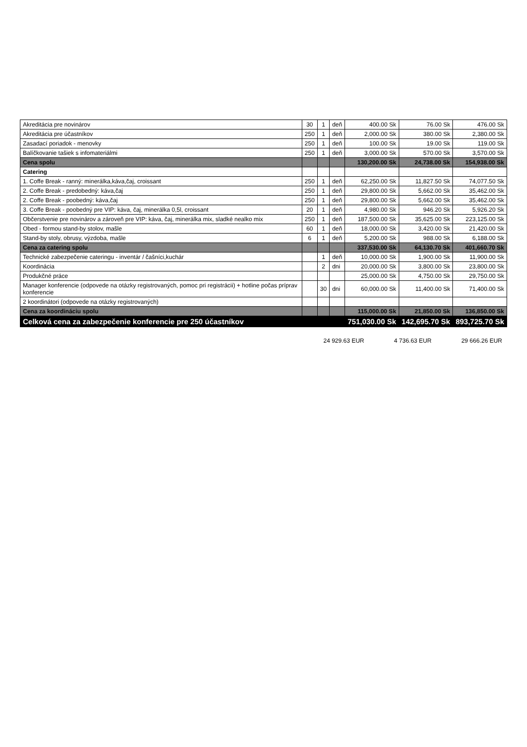| Akreditácia pre novinárov | 30 | 1 | deň | 400.00 Sk | 76.00 Sk | 476.00 Sk |
| Akreditácia pre účastníkov | 250 | 1 | deň | 2,000.00 Sk | 380.00 Sk | 2,380.00 Sk |
| Zasadací poriadok - menovky | 250 | 1 | deň | 100.00 Sk | 19.00 Sk | 119.00 Sk |
| Balíčkovanie tašiek s infomateriálmi | 250 | 1 | deň | 3,000.00 Sk | 570.00 Sk | 3,570.00 Sk |
| Cena spolu | | | | 130,200.00 Sk | 24,738.00 Sk | 154,938.00 Sk |
| Catering | | | | | | |
| 1. Coffe Break - ranný: minerálka,káva,čaj, croissant | 250 | 1 | deň | 62,250.00 Sk | 11,827.50 Sk | 74,077.50 Sk |
| 2. Coffe Break - predobedný: káva,čaj | 250 | 1 | deň | 29,800.00 Sk | 5,662.00 Sk | 35,462.00 Sk |
| 2. Coffe Break - poobedný: káva,čaj | 250 | 1 | deň | 29,800.00 Sk | 5,662.00 Sk | 35,462.00 Sk |
| 3. Coffe Break - poobedný pre VIP: káva, čaj, minerálka 0,5l, croissant | 20 | 1 | deň | 4,980.00 Sk | 946.20 Sk | 5,926.20 Sk |
| Občerstvenie pre novinárov a zároveň pre VIP: káva, čaj, minerálka mix, sladké nealko mix | 250 | 1 | deň | 187,500.00 Sk | 35,625.00 Sk | 223,125.00 Sk |
| Obed - formou stand-by stolov, mašle | 60 | 1 | deň | 18,000.00 Sk | 3,420.00 Sk | 21,420.00 Sk |
| Stand-by stoly, obrusy, výzdoba, mašle | 6 | 1 | deň | 5,200.00 Sk | 988.00 Sk | 6,188.00 Sk |
| Cena za catering spolu | | | | 337,530.00 Sk | 64,130.70 Sk | 401,660.70 Sk |
| Technické zabezpečenie cateringu - inventár / čašníci,kuchár | | 1 | deň | 10,000.00 Sk | 1,900.00 Sk | 11,900.00 Sk |
| Koordinácia | | 2 | dni | 20,000.00 Sk | 3,800.00 Sk | 23,800.00 Sk |
| Produkčné práce | | | | 25,000.00 Sk | 4,750.00 Sk | 29,750.00 Sk |
| Manager konferencie (odpovede na otázky registrovaných, pomoc pri registrácii) + hotline počas príprav konferencie | | 30 | dni | 60,000.00 Sk | 11,400.00 Sk | 71,400.00 Sk |
| 2 koordinátori (odpovede na otázky registrovaných) | | | | | | |
| Cena za koordináciu spolu | | | | 115,000.00 Sk | 21,850.00 Sk | 136,850.00 Sk |
| Celková cena za zabezpečenie konferencie pre 250 účastníkov | | | | 751,030.00 Sk | 142,695.70 Sk | 893,725.70 Sk |
24 929.63 EUR 4 736.63 EUR 29 666.26 EUR